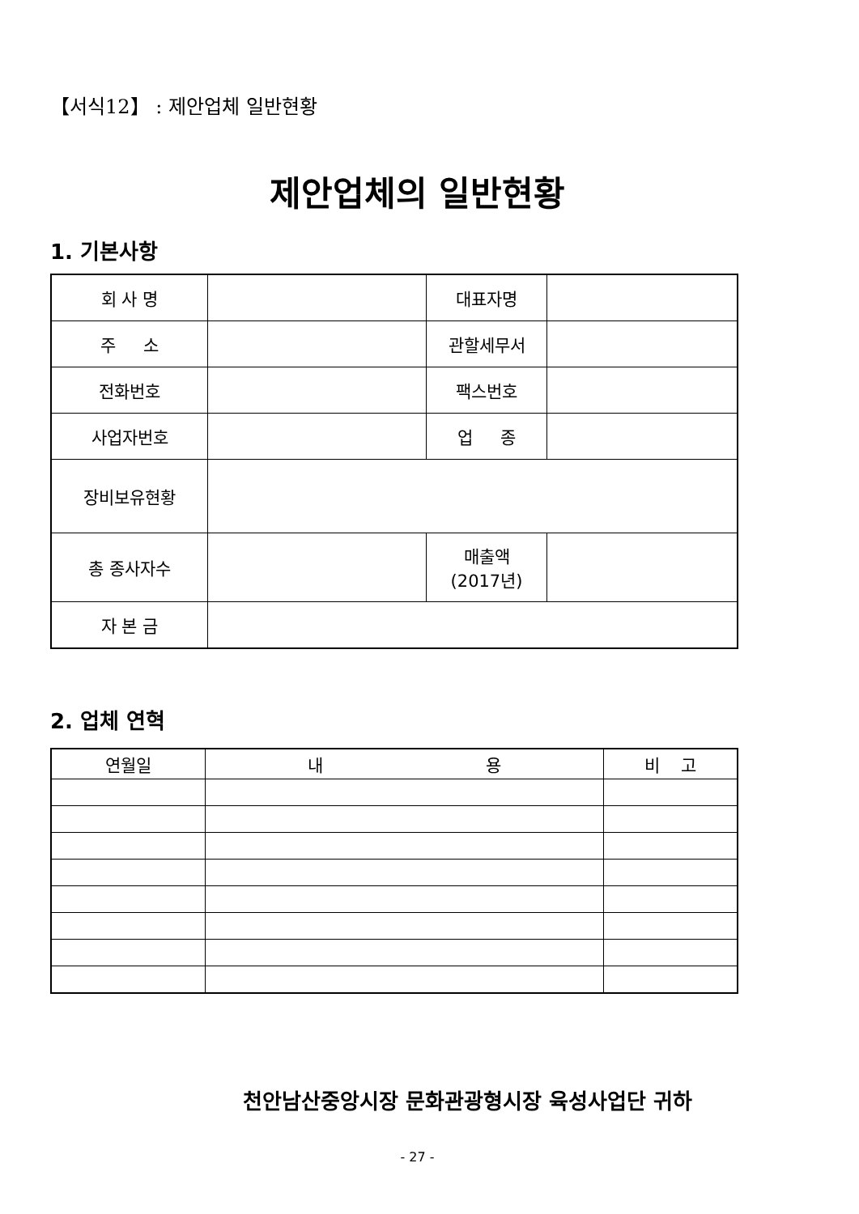【서식12】 : 제안업체 일반현황
제안업체의 일반현황
1. 기본사항
| 회 사 명 | | 대표자명 | |
| 주 소 | | 관할세무서 | |
| 전화번호 | | 팩스번호 | |
| 사업자번호 | | 업 종 | |
| 장비보유현황 | | | |
| 총 종사자수 | | 매출액 (2017년) | |
| 자 본 금 | | | |
2. 업체 연혁
| 연월일 | 내 용 | 비 고 |
| --- | --- | --- |
천안남산중앙시장 문화관광형시장 육성사업단 귀하
- 27 -